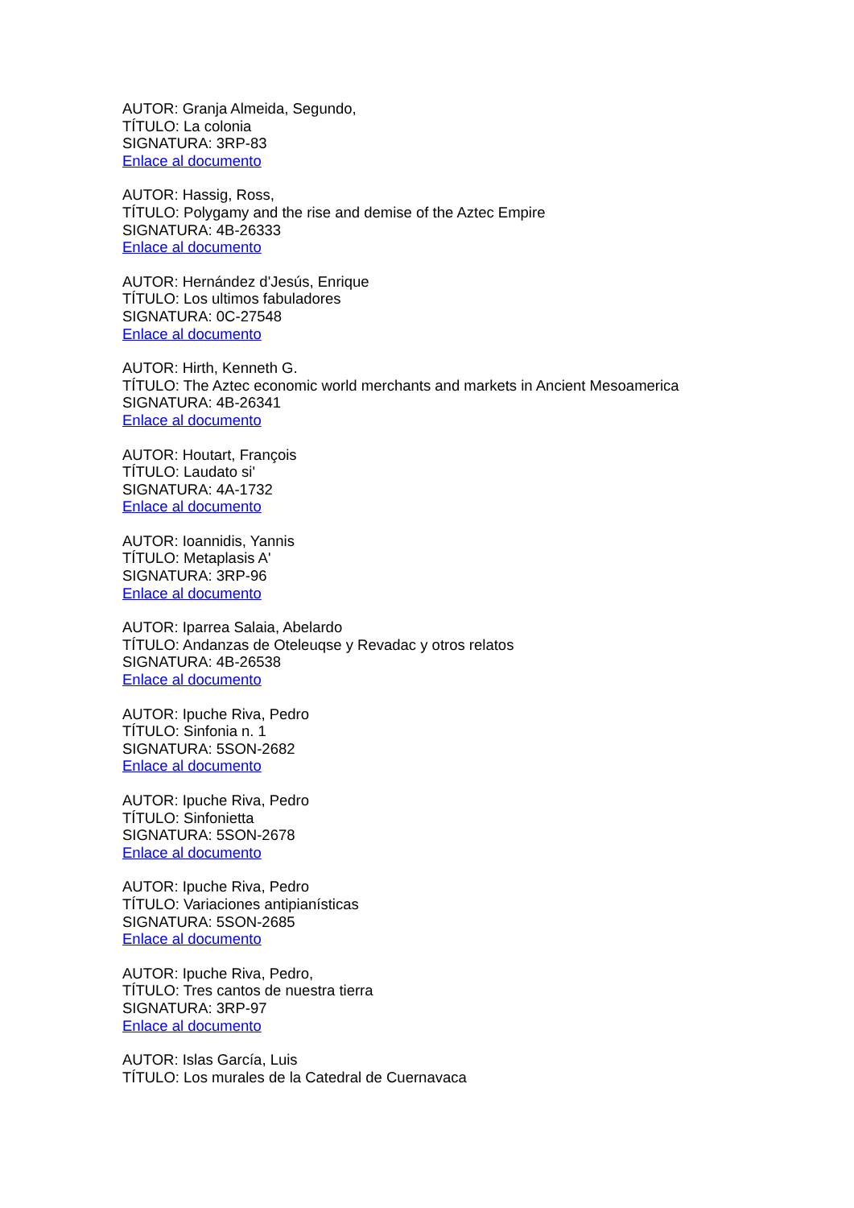AUTOR: Granja Almeida, Segundo,
TÍTULO: La colonia
SIGNATURA: 3RP-83
Enlace al documento
AUTOR: Hassig, Ross,
TÍTULO: Polygamy and the rise and demise of the Aztec Empire
SIGNATURA: 4B-26333
Enlace al documento
AUTOR: Hernández d'Jesús, Enrique
TÍTULO: Los ultimos fabuladores
SIGNATURA: 0C-27548
Enlace al documento
AUTOR: Hirth, Kenneth G.
TÍTULO: The Aztec economic world merchants and markets in Ancient Mesoamerica
SIGNATURA: 4B-26341
Enlace al documento
AUTOR: Houtart, François
TÍTULO: Laudato si'
SIGNATURA: 4A-1732
Enlace al documento
AUTOR: Ioannidis, Yannis
TÍTULO: Metaplasis A'
SIGNATURA: 3RP-96
Enlace al documento
AUTOR: Iparrea Salaia, Abelardo
TÍTULO: Andanzas de Oteleuqse y Revadac y otros relatos
SIGNATURA: 4B-26538
Enlace al documento
AUTOR: Ipuche Riva, Pedro
TÍTULO: Sinfonia n. 1
SIGNATURA: 5SON-2682
Enlace al documento
AUTOR: Ipuche Riva, Pedro
TÍTULO: Sinfonietta
SIGNATURA: 5SON-2678
Enlace al documento
AUTOR: Ipuche Riva, Pedro
TÍTULO: Variaciones antipianísticas
SIGNATURA: 5SON-2685
Enlace al documento
AUTOR: Ipuche Riva, Pedro,
TÍTULO: Tres cantos de nuestra tierra
SIGNATURA: 3RP-97
Enlace al documento
AUTOR: Islas García, Luis
TÍTULO: Los murales de la Catedral de Cuernavaca